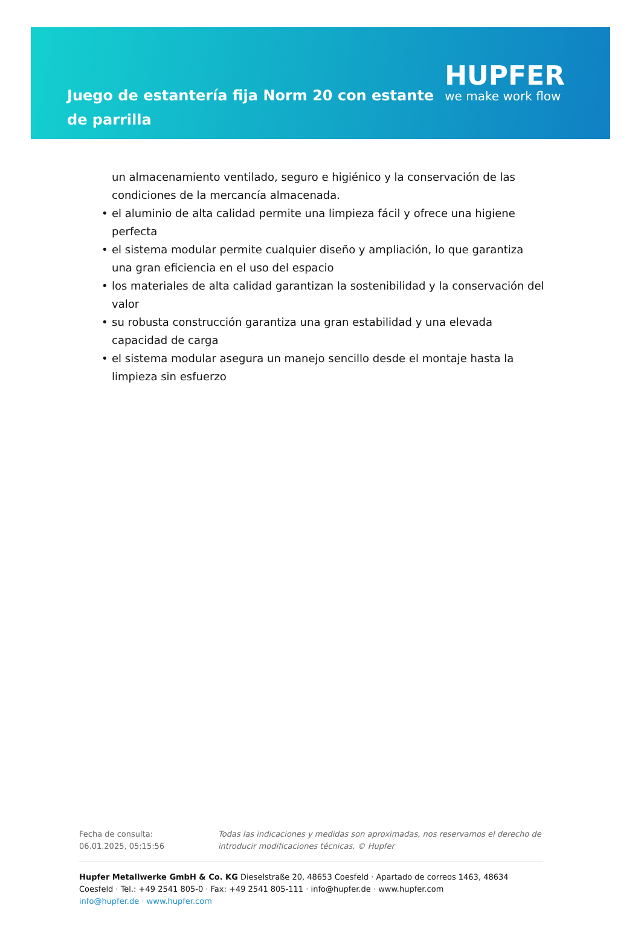Juego de estantería fija Norm 20 con estante de parrilla
HUPFER
we make work flow
un almacenamiento ventilado, seguro e higiénico y la conservación de las condiciones de la mercancía almacenada.
• el aluminio de alta calidad permite una limpieza fácil y ofrece una higiene perfecta
• el sistema modular permite cualquier diseño y ampliación, lo que garantiza una gran eficiencia en el uso del espacio
• los materiales de alta calidad garantizan la sostenibilidad y la conservación del valor
• su robusta construcción garantiza una gran estabilidad y una elevada capacidad de carga
• el sistema modular asegura un manejo sencillo desde el montaje hasta la limpieza sin esfuerzo
Fecha de consulta: 06.01.2025, 05:15:56
Todas las indicaciones y medidas son aproximadas, nos reservamos el derecho de introducir modificaciones técnicas. © Hupfer
Hupfer Metallwerke GmbH & Co. KG Dieselstraße 20, 48653 Coesfeld · Apartado de correos 1463, 48634 Coesfeld · Tel.: +49 2541 805-0 · Fax: +49 2541 805-111 · info@hupfer.de · www.hupfer.com
info@hupfer.de · www.hupfer.com